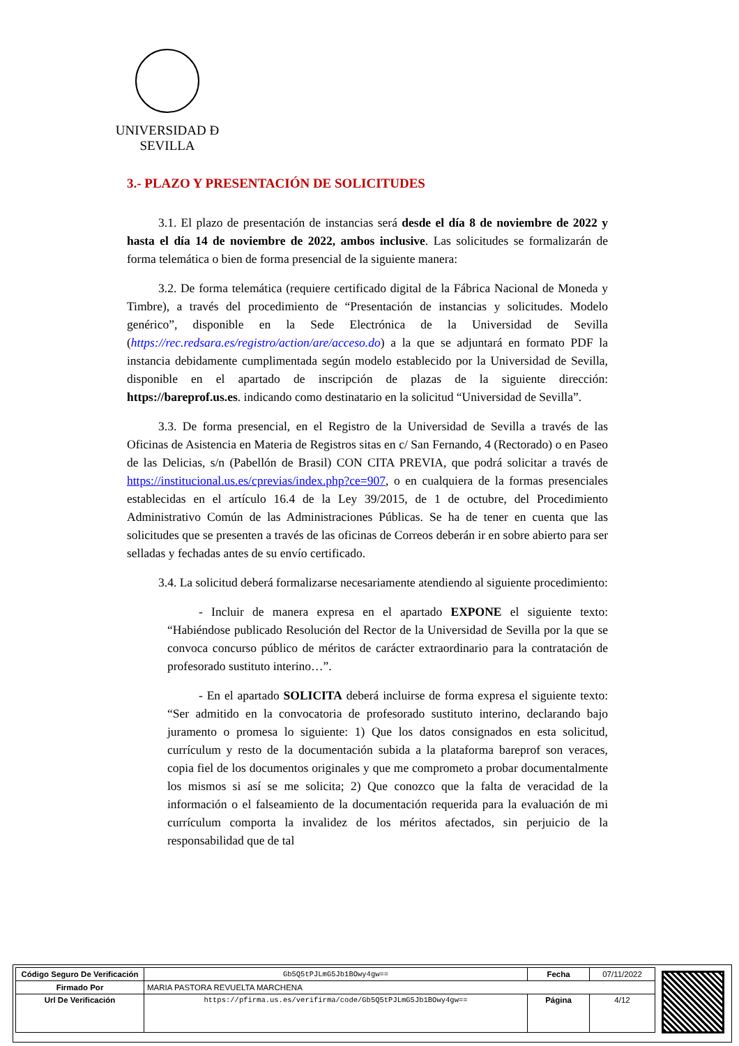UNIVERSIDAD Ð SEVILLA
3.- PLAZO Y PRESENTACIÓN DE SOLICITUDES
3.1. El plazo de presentación de instancias será desde el día 8 de noviembre de 2022 y hasta el día 14 de noviembre de 2022, ambos inclusive. Las solicitudes se formalizarán de forma telemática o bien de forma presencial de la siguiente manera:
3.2. De forma telemática (requiere certificado digital de la Fábrica Nacional de Moneda y Timbre), a través del procedimiento de “Presentación de instancias y solicitudes. Modelo genérico”, disponible en la Sede Electrónica de la Universidad de Sevilla (https://rec.redsara.es/registro/action/are/acceso.do) a la que se adjuntará en formato PDF la instancia debidamente cumplimentada según modelo establecido por la Universidad de Sevilla, disponible en el apartado de inscripción de plazas de la siguiente dirección: https://bareprof.us.es. indicando como destinatario en la solicitud “Universidad de Sevilla”.
3.3. De forma presencial, en el Registro de la Universidad de Sevilla a través de las Oficinas de Asistencia en Materia de Registros sitas en c/ San Fernando, 4 (Rectorado) o en Paseo de las Delicias, s/n (Pabellón de Brasil) CON CITA PREVIA, que podrá solicitar a través de https://institucional.us.es/cprevias/index.php?ce=907, o en cualquiera de la formas presenciales establecidas en el artículo 16.4 de la Ley 39/2015, de 1 de octubre, del Procedimiento Administrativo Común de las Administraciones Públicas. Se ha de tener en cuenta que las solicitudes que se presenten a través de las oficinas de Correos deberán ir en sobre abierto para ser selladas y fechadas antes de su envío certificado.
3.4. La solicitud deberá formalizarse necesariamente atendiendo al siguiente procedimiento:
- Incluir de manera expresa en el apartado EXPONE el siguiente texto: “Habiéndose publicado Resolución del Rector de la Universidad de Sevilla por la que se convoca concurso público de méritos de carácter extraordinario para la contratación de profesorado sustituto interino…”.
- En el apartado SOLICITA deberá incluirse de forma expresa el siguiente texto: “Ser admitido en la convocatoria de profesorado sustituto interino, declarando bajo juramento o promesa lo siguiente: 1) Que los datos consignados en esta solicitud, currículum y resto de la documentación subida a la plataforma bareprof son veraces, copia fiel de los documentos originales y que me comprometo a probar documentalmente los mismos si así se me solicita; 2) Que conozco que la falta de veracidad de la información o el falseamiento de la documentación requerida para la evaluación de mi currículum comporta la invalidez de los méritos afectados, sin perjuicio de la responsabilidad que de tal
| Código Seguro De Verificación | Gb5Q5tPJLmG5Jb1BOwy4gw== | Fecha | 07/11/2022 |
| Firmado Por | MARIA PASTORA REVUELTA MARCHENA | | |
| Url De Verificación | https://pfirma.us.es/verifirma/code/Gb5Q5tPJLmG5Jb1BOwy4gw== | Página | 4/12 |